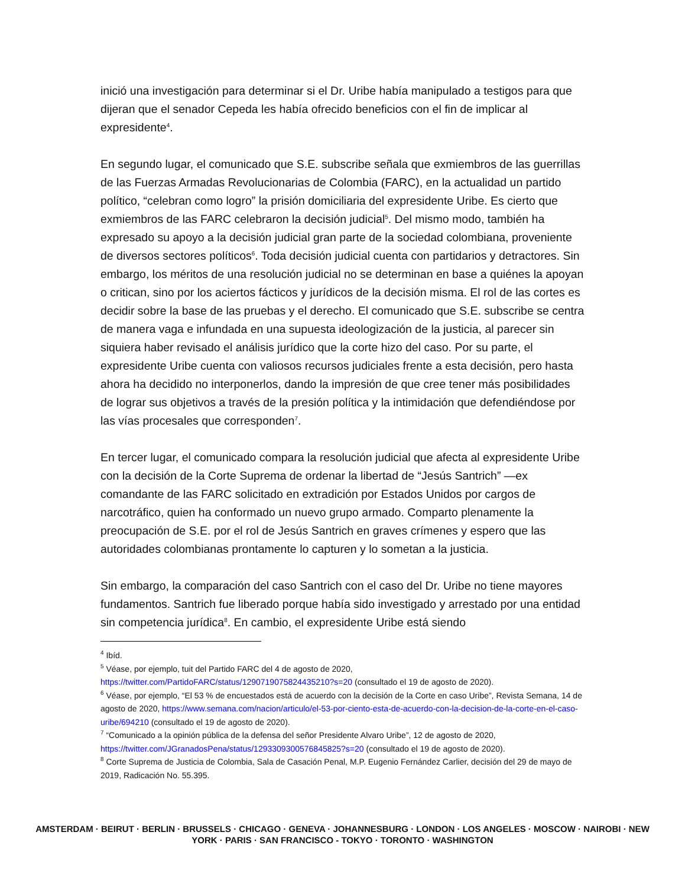inició una investigación para determinar si el Dr. Uribe había manipulado a testigos para que dijeran que el senador Cepeda les había ofrecido beneficios con el fin de implicar al expresidente<sup>4</sup>.
En segundo lugar, el comunicado que S.E. subscribe señala que exmiembros de las guerrillas de las Fuerzas Armadas Revolucionarias de Colombia (FARC), en la actualidad un partido político, “celebran como logro” la prisión domiciliaria del expresidente Uribe. Es cierto que exmiembros de las FARC celebraron la decisión judicial<sup>5</sup>. Del mismo modo, también ha expresado su apoyo a la decisión judicial gran parte de la sociedad colombiana, proveniente de diversos sectores políticos<sup>6</sup>. Toda decisión judicial cuenta con partidarios y detractores. Sin embargo, los méritos de una resolución judicial no se determinan en base a quiénes la apoyan o critican, sino por los aciertos fácticos y jurídicos de la decisión misma. El rol de las cortes es decidir sobre la base de las pruebas y el derecho. El comunicado que S.E. subscribe se centra de manera vaga e infundada en una supuesta ideologización de la justicia, al parecer sin siquiera haber revisado el análisis jurídico que la corte hizo del caso. Por su parte, el expresidente Uribe cuenta con valiosos recursos judiciales frente a esta decisión, pero hasta ahora ha decidido no interponerlos, dando la impresión de que cree tener más posibilidades de lograr sus objetivos a través de la presión política y la intimidación que defendiéndose por las vías procesales que corresponden<sup>7</sup>.
En tercer lugar, el comunicado compara la resolución judicial que afecta al expresidente Uribe con la decisión de la Corte Suprema de ordenar la libertad de “Jesús Santrich” —ex comandante de las FARC solicitado en extradición por Estados Unidos por cargos de narcotráfico, quien ha conformado un nuevo grupo armado. Comparto plenamente la preocupación de S.E. por el rol de Jesús Santrich en graves crímenes y espero que las autoridades colombianas prontamente lo capturen y lo sometan a la justicia.
Sin embargo, la comparación del caso Santrich con el caso del Dr. Uribe no tiene mayores fundamentos. Santrich fue liberado porque había sido investigado y arrestado por una entidad sin competencia jurídica<sup>8</sup>. En cambio, el expresidente Uribe está siendo
<sup>4</sup> Ibíd.
<sup>5</sup> Véase, por ejemplo, tuit del Partido FARC del 4 de agosto de 2020, https://twitter.com/PartidoFARC/status/1290719075824435210?s=20 (consultado el 19 de agosto de 2020).
<sup>6</sup> Véase, por ejemplo, “El 53 % de encuestados está de acuerdo con la decisión de la Corte en caso Uribe”, Revista Semana, 14 de agosto de 2020, https://www.semana.com/nacion/articulo/el-53-por-ciento-esta-de-acuerdo-con-la-decision-de-la-corte-en-el-caso-uribe/694210 (consultado el 19 de agosto de 2020).
<sup>7</sup> “Comunicado a la opinión pública de la defensa del señor Presidente Alvaro Uribe”, 12 de agosto de 2020, https://twitter.com/JGranadosPena/status/1293309300576845825?s=20 (consultado el 19 de agosto de 2020).
<sup>8</sup> Corte Suprema de Justicia de Colombia, Sala de Casación Penal, M.P. Eugenio Fernández Carlier, decisión del 29 de mayo de 2019, Radicación No. 55.395.
AMSTERDAM · BEIRUT · BERLIN · BRUSSELS · CHICAGO · GENEVA · JOHANNESBURG · LONDON · LOS ANGELES · MOSCOW · NAIROBI · NEW YORK · PARIS · SAN FRANCISCO - TOKYO · TORONTO · WASHINGTON